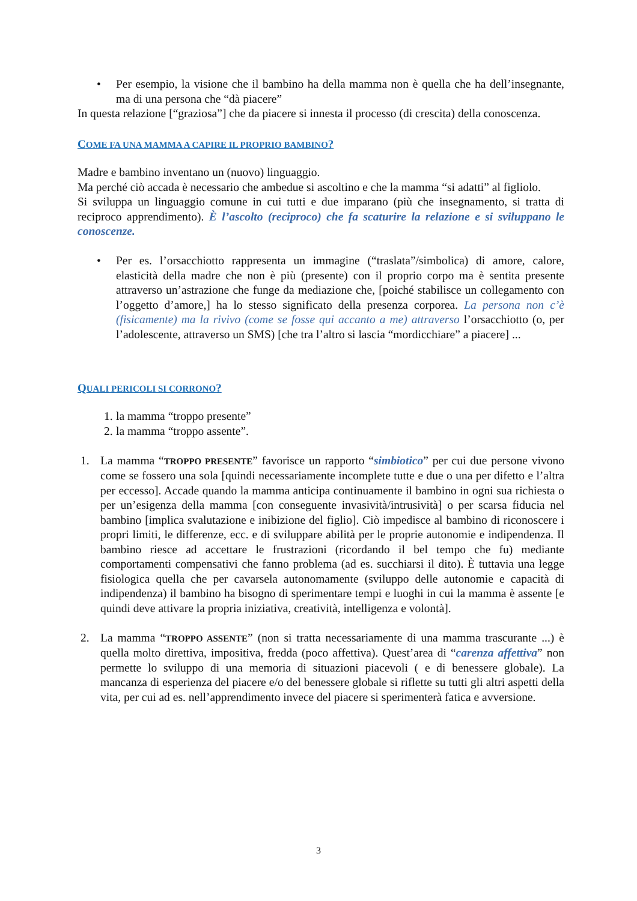• Per esempio, la visione che il bambino ha della mamma non è quella che ha dell’insegnante, ma di una persona che “dà piacere”
In questa relazione [“graziosa”] che da piacere si innesta il processo (di crescita) della conoscenza.
COME FA UNA MAMMA A CAPIRE IL PROPRIO BAMBINO?
Madre e bambino inventano un (nuovo) linguaggio.
Ma perché ciò accada è necessario che ambedue si ascoltino e che la mamma “si adatti” al figliolo.
Si sviluppa un linguaggio comune in cui tutti e due imparano (più che insegnamento, si tratta di reciproco apprendimento). È l’ascolto (reciproco) che fa scaturire la relazione e si sviluppano le conoscenze.
• Per es. l’orsacchiotto rappresenta un immagine (“traslata”/simbolica) di amore, calore, elasticità della madre che non è più (presente) con il proprio corpo ma è sentita presente attraverso un’astrazione che funge da mediazione che, [poiché stabilisce un collegamento con l’oggetto d’amore,] ha lo stesso significato della presenza corporea. La persona non c’è (fisicamente) ma la rivivo (come se fosse qui accanto a me) attraverso l’orsacchiotto (o, per l’adolescente, attraverso un SMS) [che tra l’altro si lascia “mordicchiare” a piacere] ...
QUALI PERICOLI SI CORRONO?
1. la mamma “troppo presente”
2. la mamma “troppo assente”.
1. La mamma “TROPPO PRESENTE” favorisce un rapporto “simbiotico” per cui due persone vivono come se fossero una sola [quindi necessariamente incomplete tutte e due o una per difetto e l’altra per eccesso]. Accade quando la mamma anticipa continuamente il bambino in ogni sua richiesta o per un’esigenza della mamma [con conseguente invasività/intrusività] o per scarsa fiducia nel bambino [implica svalutazione e inibizione del figlio]. Ciò impedisce al bambino di riconoscere i propri limiti, le differenze, ecc. e di sviluppare abilità per le proprie autonomie e indipendenza. Il bambino riesce ad accettare le frustrazioni (ricordando il bel tempo che fu) mediante comportamenti compensativi che fanno problema (ad es. succhiarsi il dito). È tuttavia una legge fisiologica quella che per cavarsela autonomamente (sviluppo delle autonomie e capacità di indipendenza) il bambino ha bisogno di sperimentare tempi e luoghi in cui la mamma è assente [e quindi deve attivare la propria iniziativa, creatività, intelligenza e volontà].
2. La mamma “TROPPO ASSENTE” (non si tratta necessariamente di una mamma trascurante ...) è quella molto direttiva, impositiva, fredda (poco affettiva). Quest’area di “carenza affettiva” non permette lo sviluppo di una memoria di situazioni piacevoli ( e di benessere globale). La mancanza di esperienza del piacere e/o del benessere globale si riflette su tutti gli altri aspetti della vita, per cui ad es. nell’apprendimento invece del piacere si sperimenterà fatica e avversione.
3